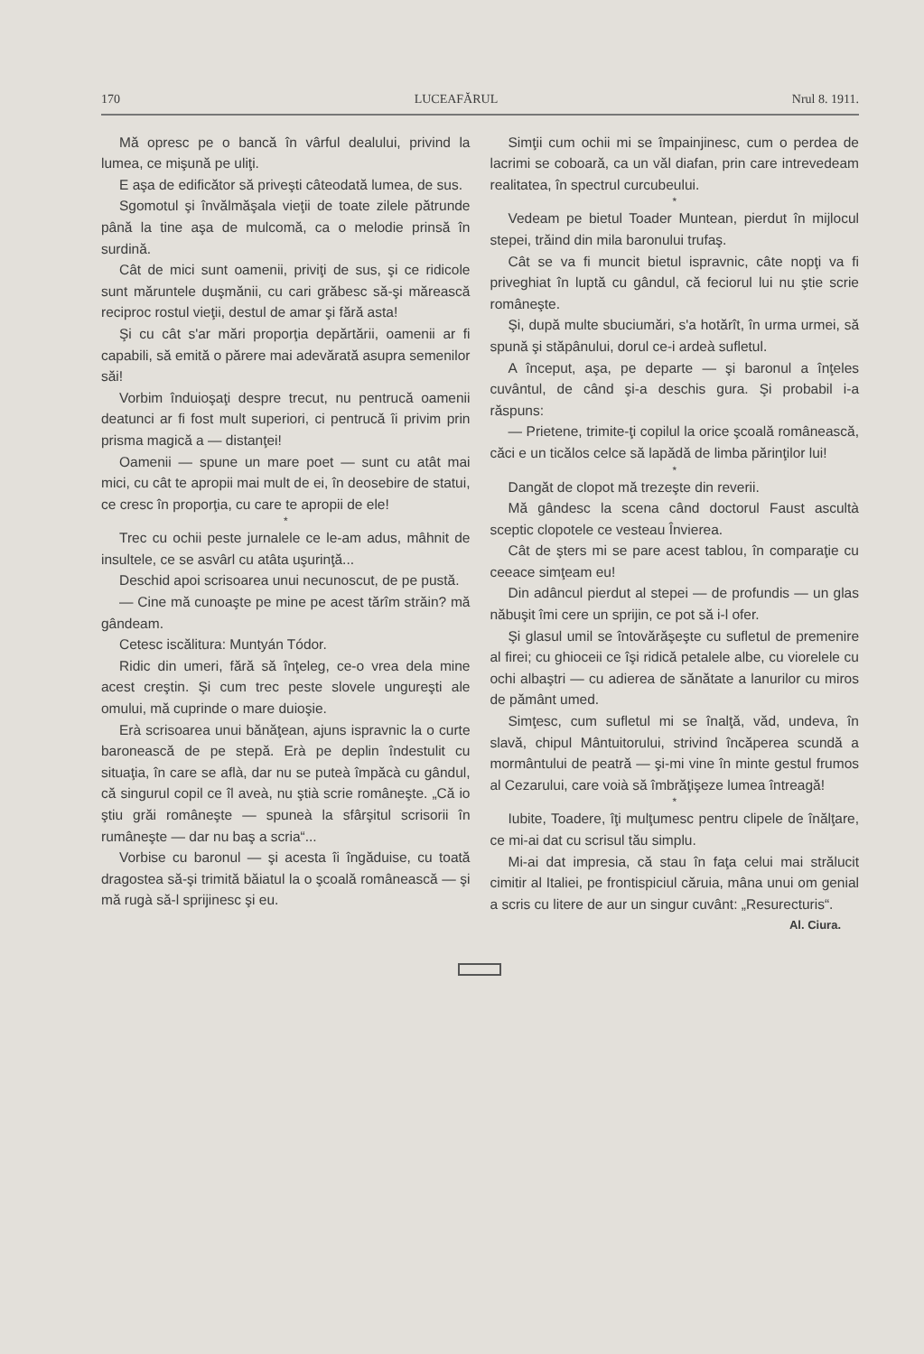170 LUCEAFĂRUL Nrul 8. 1911.
Mă opresc pe o bancă în vârful dealului, privind la lumea, ce mişună pe uliţi.
E aşa de edificător să priveşti câteodată lumea, de sus.
Sgomotul şi învălmăşala vieţii de toate zilele pătrunde până la tine aşa de mulcomă, ca o melodie prinsă în surdină.
Cât de mici sunt oamenii, priviţi de sus, şi ce ridicole sunt măruntele duşmănii, cu cari grăbesc să-şi mărească reciproc rostul vieţii, destul de amar şi fără asta!
Şi cu cât s'ar mări proporţia depărtării, oamenii ar fi capabili, să emită o părere mai adevărată asupra semenilor săi!
Vorbim înduioşaţi despre trecut, nu pentrucă oamenii deatunci ar fi fost mult superiori, ci pentrucă îi privim prin prisma magică a — distanţei!
Oamenii — spune un mare poet — sunt cu atât mai mici, cu cât te apropii mai mult de ei, în deosebire de statui, ce cresc în proporţia, cu care te apropii de ele!
*
Trec cu ochii peste jurnalele ce le-am adus, mâhnit de insultele, ce se asvârl cu atâta uşurinţă...
Deschid apoi scrisoarea unui necunoscut, de pe pustă.
— Cine mă cunoaşte pe mine pe acest tărîm străin? mă gândeam.
Cetesc iscălitura: Muntyán Tódor.
Ridic din umeri, fără să înţeleg, ce-o vrea dela mine acest creştin. Şi cum trec peste slovele ungureşti ale omului, mă cuprinde o mare duioşie.
Erà scrisoarea unui bănăţean, ajuns ispravnic la o curte baronească de pe stepă. Erà pe deplin îndestulit cu situaţia, în care se aflà, dar nu se puteà împăcà cu gândul, că singurul copil ce îl aveà, nu ştià scrie româneşte. „Că io ştiu grăi româneşte — spuneà la sfârşitul scrisorii în rumâneşte — dar nu baş a scria“...
Vorbise cu baronul — şi acesta îi îngăduise, cu toată dragostea să-şi trimită băiatul la o şcoală românească — şi mă rugà să-l sprijinesc şi eu.
Simţii cum ochii mi se împainjinesc, cum o perdea de lacrimi se coboară, ca un văl diafan, prin care intrevedeam realitatea, în spectrul curcubeului.
*
Vedeam pe bietul Toader Muntean, pierdut în mijlocul stepei, trăind din mila baronului trufaş.
Cât se va fi muncit bietul ispravnic, câte nopţi va fi priveghiat în luptă cu gândul, că feciorul lui nu ştie scrie româneşte.
Şi, după multe sbuciumări, s'a hotărît, în urma urmei, să spună şi stăpânului, dorul ce-i ardeà sufletul.
A început, aşa, pe departe — şi baronul a înţeles cuvântul, de când şi-a deschis gura. Şi probabil i-a răspuns:
— Prietene, trimite-ţi copilul la orice şcoală românească, căci e un ticălos celce să lapădă de limba părinţilor lui!
*
Dangăt de clopot mă trezeşte din reverii.
Mă gândesc la scena când doctorul Faust ascultà sceptic clopotele ce vesteau Învierea.
Cât de şters mi se pare acest tablou, în comparaţie cu ceeace simţeam eu!
Din adâncul pierdut al stepei — de profundis — un glas năbuşit îmi cere un sprijin, ce pot să i-l ofer.
Şi glasul umil se întovărăşeşte cu sufletul de premenire al firei; cu ghioceii ce îşi ridică petalele albe, cu viorelele cu ochi albaştri — cu adierea de sănătate a lanurilor cu miros de pământ umed.
Simţesc, cum sufletul mi se înalţă, văd, undeva, în slavă, chipul Mântuitorului, strivind încăperea scundă a mormântului de peatră — şi-mi vine în minte gestul frumos al Cezarului, care voià să îmbrăţişeze lumea întreagă!
*
Iubite, Toadere, îţi mulţumesc pentru clipele de înălţare, ce mi-ai dat cu scrisul tău simplu.
Mi-ai dat impresia, că stau în faţa celui mai strălucit cimitir al Italiei, pe frontispiciul căruia, mâna unui om genial a scris cu litere de aur un singur cuvânt: „Resurecturis“.
Al. Ciura.